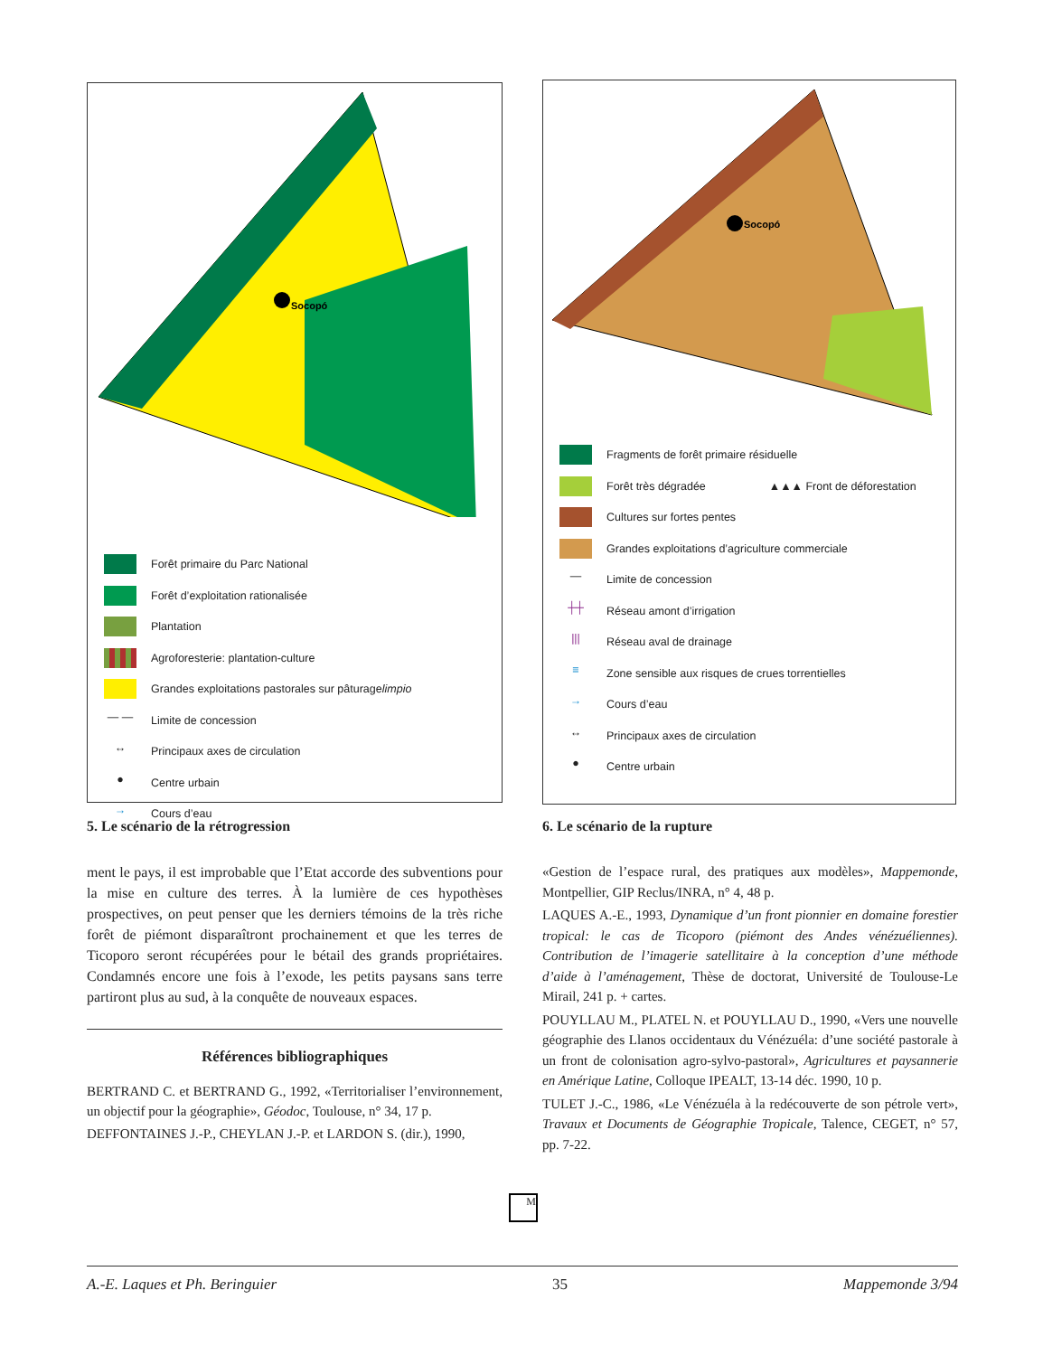Socopó
Forêt primaire du Parc National
Forêt d’exploitation rationalisée
Plantation
Agroforesterie: plantation-culture
Grandes exploitations pastorales sur pâturage limpio
— — Limite de concession
↔ Principaux axes de circulation
● Centre urbain
→ Cours d’eau
5. Le scénario de la rétrogression
Socopó
Fragments de forêt primaire résiduelle
Forêt très dégradée ▲▲▲ Front de déforestation
Cultures sur fortes pentes
Grandes exploitations d’agriculture commerciale
— Limite de concession
┼┼ Réseau amont d’irrigation
||| Réseau aval de drainage
≡ Zone sensible aux risques de crues torrentielles
→ Cours d’eau
↔ Principaux axes de circulation
● Centre urbain
6. Le scénario de la rupture
ment le pays, il est improbable que l’Etat accorde des subventions pour la mise en culture des terres. À la lumière de ces hypothèses prospectives, on peut penser que les derniers témoins de la très riche forêt de piémont disparaîtront prochainement et que les terres de Ticoporo seront récupérées pour le bétail des grands propriétaires. Condamnés encore une fois à l’exode, les petits paysans sans terre partiront plus au sud, à la conquête de nouveaux espaces.
Références bibliographiques
BERTRAND C. et BERTRAND G., 1992, «Territorialiser l’environnement, un objectif pour la géographie», Géodoc, Toulouse, n° 34, 17 p.
DEFFONTAINES J.-P., CHEYLAN J.-P. et LARDON S. (dir.), 1990,
«Gestion de l’espace rural, des pratiques aux modèles», Mappemonde, Montpellier, GIP Reclus/INRA, n° 4, 48 p.
LAQUES A.-E., 1993, Dynamique d’un front pionnier en domaine forestier tropical: le cas de Ticoporo (piémont des Andes vénézuéliennes). Contribution de l’imagerie satellitaire à la conception d’une méthode d’aide à l’aménagement, Thèse de doctorat, Université de Toulouse-Le Mirail, 241 p. + cartes.
POUYLLAU M., PLATEL N. et POUYLLAU D., 1990, «Vers une nouvelle géographie des Llanos occidentaux du Vénézuéla: d’une société pastorale à un front de colonisation agro-sylvo-pastoral», Agricultures et paysannerie en Amérique Latine, Colloque IPEALT, 13-14 déc. 1990, 10 p.
TULET J.-C., 1986, «Le Vénézuéla à la redécouverte de son pétrole vert», Travaux et Documents de Géographie Tropicale, Talence, CEGET, n° 57, pp. 7-22.
M
A.-E. Laques et Ph. Beringuier 35 Mappemonde 3/94